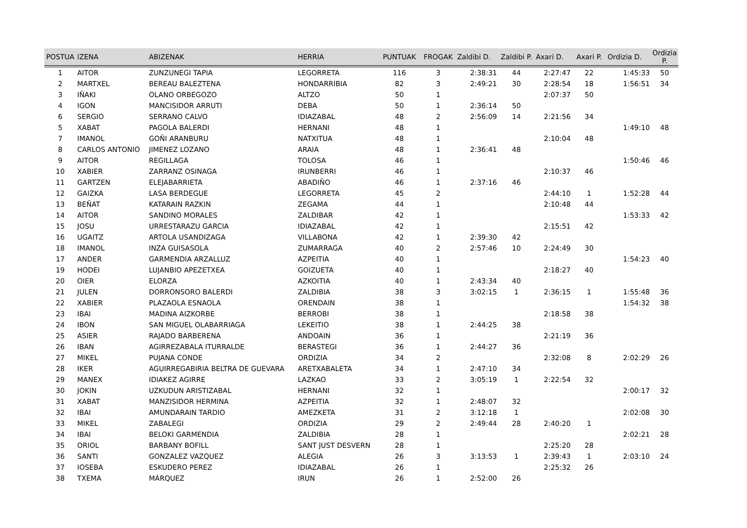| POSTUA | IZENA | ABIZENAK | HERRIA | PUNTUAK | FROGAK | Zaldibi D. | Zaldibi P. | Axari D. | Axari P. | Ordizia D. | Ordizia P. |
| --- | --- | --- | --- | --- | --- | --- | --- | --- | --- | --- | --- |
| 1 | AITOR | ZUNZUNEGI TAPIA | LEGORRETA | 116 | 3 | 2:38:31 | 44 | 2:27:47 | 22 | 1:45:33 | 50 |
| 2 | MARTXEL | BEREAU BALEZTENA | HONDARRIBIA | 82 | 3 | 2:49:21 | 30 | 2:28:54 | 18 | 1:56:51 | 34 |
| 3 | IÑAKI | OLANO ORBEGOZO | ALTZO | 50 | 1 | | | 2:07:37 | 50 | | |
| 4 | IGON | MANCISIDOR ARRUTI | DEBA | 50 | 1 | 2:36:14 | 50 | | | | |
| 6 | SERGIO | SERRANO CALVO | IDIAZABAL | 48 | 2 | 2:56:09 | 14 | 2:21:56 | 34 | | |
| 5 | XABAT | PAGOLA BALERDI | HERNANI | 48 | 1 | | | | | 1:49:10 | 48 |
| 7 | IMANOL | GOÑI ARANBURU | NATXITUA | 48 | 1 | | | 2:10:04 | 48 | | |
| 8 | CARLOS ANTONIO | JIMENEZ LOZANO | ARAIA | 48 | 1 | 2:36:41 | 48 | | | | |
| 9 | AITOR | REGILLAGA | TOLOSA | 46 | 1 | | | | | 1:50:46 | 46 |
| 10 | XABIER | ZARRANZ OSINAGA | IRUNBERRI | 46 | 1 | | | 2:10:37 | 46 | | |
| 11 | GARTZEN | ELEJABARRIETA | ABADIÑO | 46 | 1 | 2:37:16 | 46 | | | | |
| 12 | GAIZKA | LASA BERDEGUE | LEGORRETA | 45 | 2 | | | 2:44:10 | 1 | 1:52:28 | 44 |
| 13 | BEÑAT | KATARAIN RAZKIN | ZEGAMA | 44 | 1 | | | 2:10:48 | 44 | | |
| 14 | AITOR | SANDINO MORALES | ZALDIBAR | 42 | 1 | | | | | 1:53:33 | 42 |
| 15 | JOSU | URRESTARAZU GARCIA | IDIAZABAL | 42 | 1 | | | 2:15:51 | 42 | | |
| 16 | UGAITZ | ARTOLA USANDIZAGA | VILLABONA | 42 | 1 | 2:39:30 | 42 | | | | |
| 18 | IMANOL | INZA GUISASOLA | ZUMARRAGA | 40 | 2 | 2:57:46 | 10 | 2:24:49 | 30 | | |
| 17 | ANDER | GARMENDIA ARZALLUZ | AZPEITIA | 40 | 1 | | | | | 1:54:23 | 40 |
| 19 | HODEI | LUJANBIO APEZETXEA | GOIZUETA | 40 | 1 | | | 2:18:27 | 40 | | |
| 20 | OIER | ELORZA | AZKOITIA | 40 | 1 | 2:43:34 | 40 | | | | |
| 21 | JULEN | DORRONSORO BALERDI | ZALDIBIA | 38 | 3 | 3:02:15 | 1 | 2:36:15 | 1 | 1:55:48 | 36 |
| 22 | XABIER | PLAZAOLA ESNAOLA | ORENDAIN | 38 | 1 | | | | | 1:54:32 | 38 |
| 23 | IBAI | MADINA AIZKORBE | BERROBI | 38 | 1 | | | 2:18:58 | 38 | | |
| 24 | IBON | SAN MIGUEL OLABARRIAGA | LEKEITIO | 38 | 1 | 2:44:25 | 38 | | | | |
| 25 | ASIER | RAJADO BARBERENA | ANDOAIN | 36 | 1 | | | 2:21:19 | 36 | | |
| 26 | IBAN | AGIRREZABALA ITURRALDE | BERASTEGI | 36 | 1 | 2:44:27 | 36 | | | | |
| 27 | MIKEL | PUJANA CONDE | ORDIZIA | 34 | 2 | | | 2:32:08 | 8 | 2:02:29 | 26 |
| 28 | IKER | AGUIRREGABIRIA BELTRA DE GUEVARA | ARETXABALETA | 34 | 1 | 2:47:10 | 34 | | | | |
| 29 | MANEX | IDIAKEZ AGIRRE | LAZKAO | 33 | 2 | 3:05:19 | 1 | 2:22:54 | 32 | | |
| 30 | JOKIN | UZKUDUN ARISTIZABAL | HERNANI | 32 | 1 | | | | | 2:00:17 | 32 |
| 31 | XABAT | MANZISIDOR HERMINA | AZPEITIA | 32 | 1 | 2:48:07 | 32 | | | | |
| 32 | IBAI | AMUNDARAIN TARDIO | AMEZKETA | 31 | 2 | 3:12:18 | 1 | | | 2:02:08 | 30 |
| 33 | MIKEL | ZABALEGI | ORDIZIA | 29 | 2 | 2:49:44 | 28 | 2:40:20 | 1 | | |
| 34 | IBAI | BELOKI GARMENDIA | ZALDIBIA | 28 | 1 | | | | | 2:02:21 | 28 |
| 35 | ORIOL | BARBANY BOFILL | SANT JUST DESVERN | 28 | 1 | | | 2:25:20 | 28 | | |
| 36 | SANTI | GONZALEZ VAZQUEZ | ALEGIA | 26 | 3 | 3:13:53 | 1 | 2:39:43 | 1 | 2:03:10 | 24 |
| 37 | IOSEBA | ESKUDERO PEREZ | IDIAZABAL | 26 | 1 | | | 2:25:32 | 26 | | |
| 38 | TXEMA | MÁRQUEZ | IRUN | 26 | 1 | 2:52:00 | 26 | | | | |